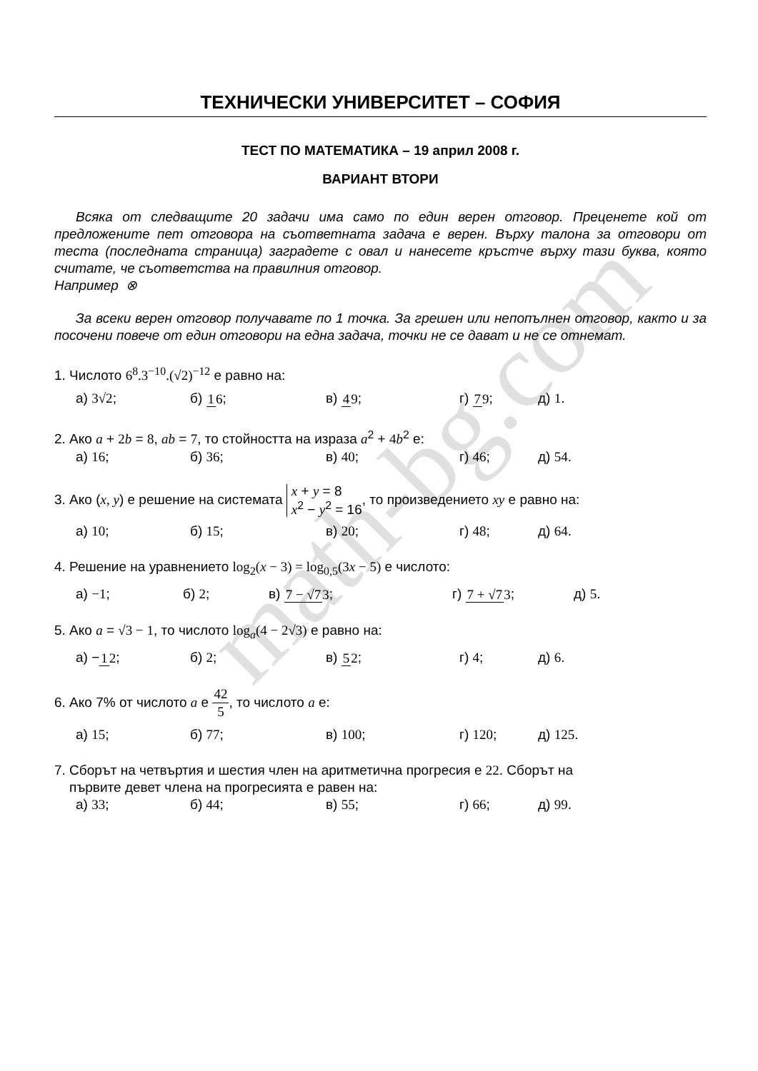ТЕХНИЧЕСКИ УНИВЕРСИТЕТ – СОФИЯ
ТЕСТ ПО МАТЕМАТИКА – 19 април 2008 г.
ВАРИАНТ ВТОРИ
Всяка от следващите 20 задачи има само по един верен отговор. Преценете кой от предложените пет отговора на съответната задача е верен. Върху талона за отговори от теста (последната страница) заградете с овал и нанесете кръстче върху тази буква, която считате, че съответства на правилния отговор.
Например ⊗
За всеки верен отговор получавате по 1 точка. За грешен или непопълнен отговор, както и за посочени повече от един отговори на една задача, точки не се дават и не се отнемат.
1. Числото 6<sup>8</sup>.3<sup>−10</sup>.(√2)<sup>−12</sup> е равно на:
а) 3√2; б) 16; в) 49; г) 79; д) 1.
2. Ако a + 2 b = 8, ab = 7, то стойността на израза a<sup>2</sup> + 4 b<sup>2</sup> е:
а) 16; б) 36; в) 40; г) 46; д) 54.
3. Ако (x, y) е решение на системата x + y = 8
x<sup>2</sup> − y<sup>2</sup> = 16, то произведението xy е равно на:
а) 10; б) 15; в) 20; г) 48; д) 64.
4. Решение на уравнението log<sub>2</sub>(x − 3) = log<sub>0,5</sub>(3x − 5) е числото:
а) −1; б) 2; в) 7 − √73; г) 7 + √73; д) 5.
5. Ако a = √3 − 1, то числото log<sub>a</sub>(4 − 2√3) е равно на:
а) −12; б) 2; в) 52; г) 4; д) 6.
6. Ако 7% от числото a е 42 5, то числото a е:
а) 15; б) 77; в) 100; г) 120; д) 125.
7. Сборът на четвъртия и шестия член на аритметична прогресия е 22. Сборът на
първите девет члена на прогресията е равен на:
а) 33; б) 44; в) 55; г) 66; д) 99.
math-bg.com